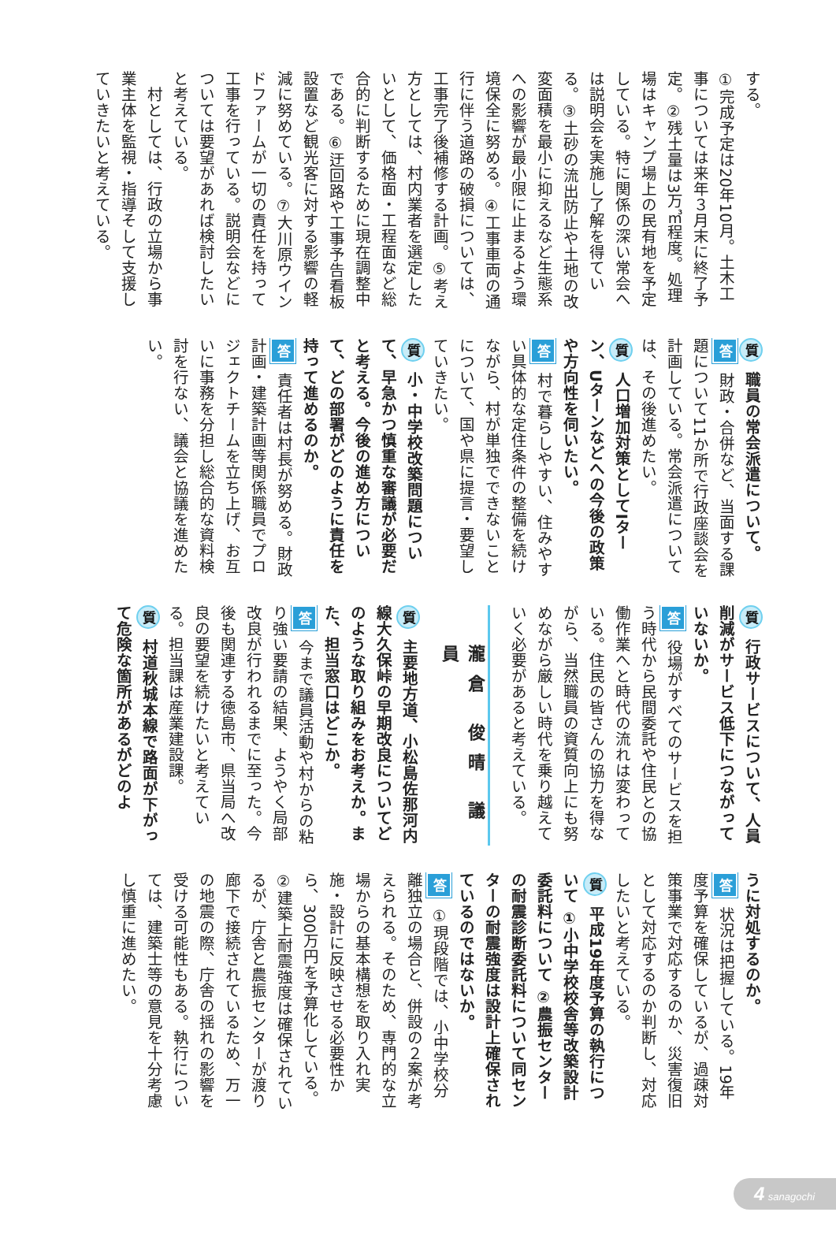する。
①完成予定は20年10月。土木工事については来年３月末に終了予定。②残土量は3万㎥程度。処理場はキャンプ場上の民有地を予定している。特に関係の深い常会へは説明会を実施し了解を得ている。③土砂の流出防止や土地の改変面積を最小に抑えるなど生態系への影響が最小限に止まるよう環境保全に努める。④工事車両の通行に伴う道路の破損については、工事完了後補修する計画。⑤考え方としては、村内業者を選定したいとして、価格面・工程面など総合的に判断するために現在調整中である。⑥迂回路や工事予告看板設置など観光客に対する影響の軽減に努めている。⑦大川原ウインドファームが一切の責任を持って工事を行っている。説明会などについては要望があれば検討したいと考えている。
村としては、行政の立場から事業主体を監視・指導そして支援していきたいと考えている。
質 職員の常会派遣について。
答 財政・合併など、当面する課題について11か所で行政座談会を計画している。常会派遣については、その後進めたい。
質 人口増加対策としてIターン、Uターンなどへの今後の政策や方向性を伺いたい。
答 村で暮らしやすい、住みやすい具体的な定住条件の整備を続けながら、村が単独でできないことについて、国や県に提言・要望していきたい。
質 小・中学校改築問題について、早急かつ慎重な審議が必要だと考える。今後の進め方について、どの部署がどのように責任を持って進めるのか。
答 責任者は村長が努める。財政計画・建築計画等関係職員でプロジェクトチームを立ち上げ、お互いに事務を分担し総合的な資料検討を行ない、議会と協議を進めたい。
質 行政サービスについて、人員削減がサービス低下につながっていないか。
答 役場がすべてのサービスを担う時代から民間委託や住民との協働作業へと時代の流れは変わっている。住民の皆さんの協力を得ながら、当然職員の資質向上にも努めながら厳しい時代を乗り越えていく必要があると考えている。
瀧倉 俊晴 議員
質 主要地方道、小松島佐那河内線大久保峠の早期改良についてどのような取り組みをお考えか。また、担当窓口はどこか。
答 今まで議員活動や村からの粘り強い要請の結果、ようやく局部改良が行われるまでに至った。今後も関連する徳島市、県当局へ改良の要望を続けたいと考えている。担当課は産業建設課。
質 村道秋城本線で路面が下がって危険な箇所があるがどのよ
うに対処するのか。
答 状況は把握している。19年度予算を確保しているが、過疎対策事業で対応するのか、災害復旧として対応するのか判断し、対応したいと考えている。
質 平成19年度予算の執行について ①小中学校校舎等改築設計委託料について ②農振センターの耐震診断委託料について同センターの耐震強度は設計上確保されているのではないか。
答 ①現段階では、小中学校分離独立の場合と、併設の２案が考えられる。そのため、専門的な立場からの基本構想を取り入れ実施・設計に反映させる必要性から、300万円を予算化している。②建築上耐震強度は確保されているが、庁舎と農振センターが渡り廊下で接続されているため、万一の地震の際、庁舎の揺れの影響を受ける可能性もある。執行については、建築士等の意見を十分考慮し慎重に進めたい。
4 sanagochi